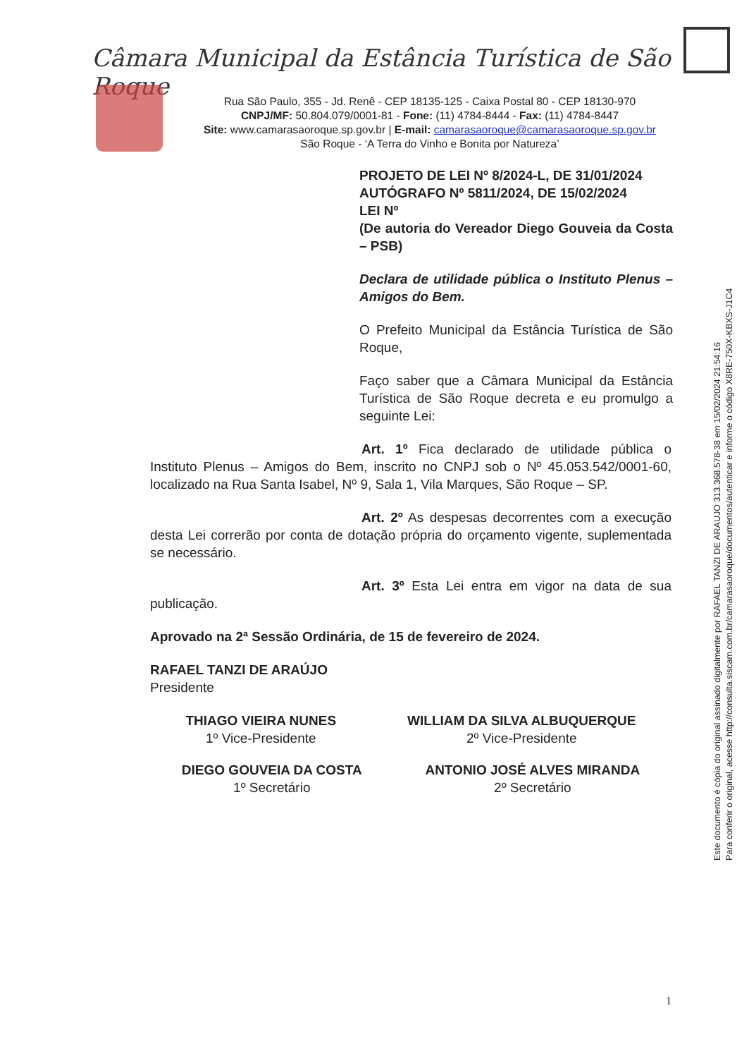Câmara Municipal da Estância Turística de São Roque
Rua São Paulo, 355 - Jd. Renê - CEP 18135-125 - Caixa Postal 80 - CEP 18130-970
CNPJ/MF: 50.804.079/0001-81 - Fone: (11) 4784-8444 - Fax: (11) 4784-8447
Site: www.camarasaoroque.sp.gov.br | E-mail: camarasaoroque@camarasaoroque.sp.gov.br
São Roque - ‘A Terra do Vinho e Bonita por Natureza’
PROJETO DE LEI Nº 8/2024-L, DE 31/01/2024
AUTÓGRAFO Nº 5811/2024, DE 15/02/2024
LEI Nº
(De autoria do Vereador Diego Gouveia da Costa – PSB)
Declara de utilidade pública o Instituto Plenus – Amigos do Bem.
O Prefeito Municipal da Estância Turística de São Roque,
Faço saber que a Câmara Municipal da Estância Turística de São Roque decreta e eu promulgo a seguinte Lei:
Art. 1º Fica declarado de utilidade pública o Instituto Plenus – Amigos do Bem, inscrito no CNPJ sob o Nº 45.053.542/0001-60, localizado na Rua Santa Isabel, Nº 9, Sala 1, Vila Marques, São Roque – SP.
Art. 2º As despesas decorrentes com a execução desta Lei correrão por conta de dotação própria do orçamento vigente, suplementada se necessário.
Art. 3º Esta Lei entra em vigor na data de sua publicação.
Aprovado na 2ª Sessão Ordinária, de 15 de fevereiro de 2024.
RAFAEL TANZI DE ARAÚJO
Presidente
THIAGO VIEIRA NUNES
1º Vice-Presidente
WILLIAM DA SILVA ALBUQUERQUE
2º Vice-Presidente
DIEGO GOUVEIA DA COSTA
1º Secretário
ANTONIO JOSÉ ALVES MIRANDA
2º Secretário
Este documento é cópia do original assinado digitalmente por RAFAEL TANZI DE ARAUJO 313.368.578-38 em 15/02/2024 21:54:16
Para conferir o original, acesse http://consulta.siscam.com.br/camarasaoroque/documentos/autenticar e informe o código X8RE-750X-KBXS-J1C4
1